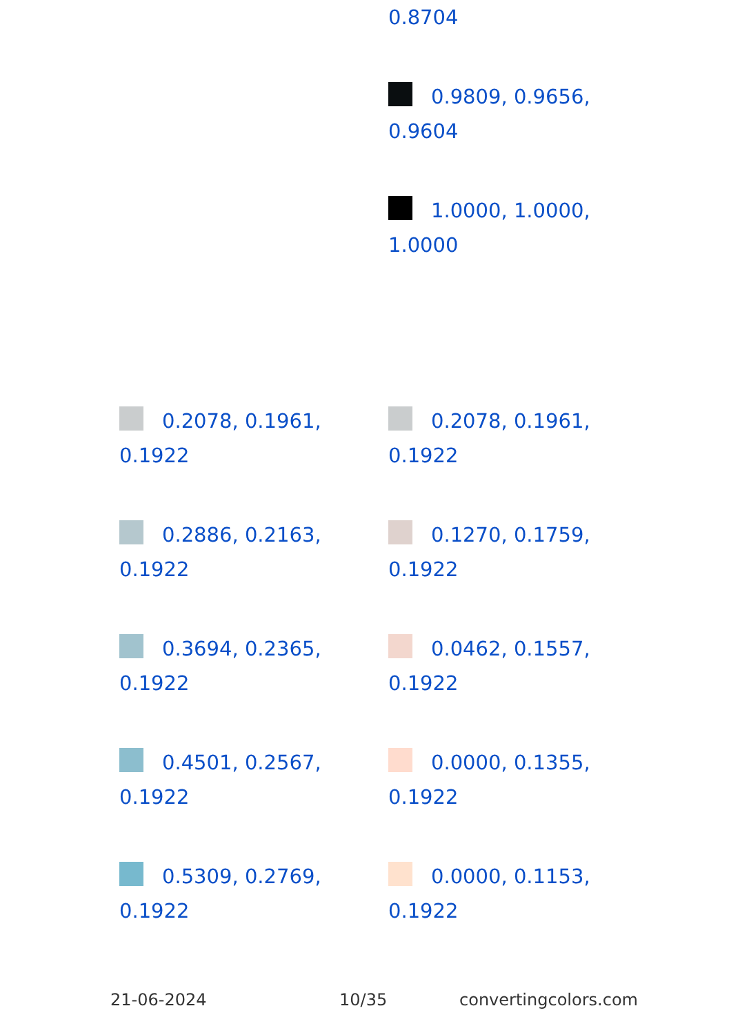0.8704
0.9809, 0.9656, 0.9604
1.0000, 1.0000, 1.0000
0.2078, 0.1961, 0.1922
0.2078, 0.1961, 0.1922
0.2886, 0.2163, 0.1922
0.1270, 0.1759, 0.1922
0.3694, 0.2365, 0.1922
0.0462, 0.1557, 0.1922
0.4501, 0.2567, 0.1922
0.0000, 0.1355, 0.1922
0.5309, 0.2769, 0.1922
0.0000, 0.1153, 0.1922
21-06-2024 10/35 convertingcolors.com